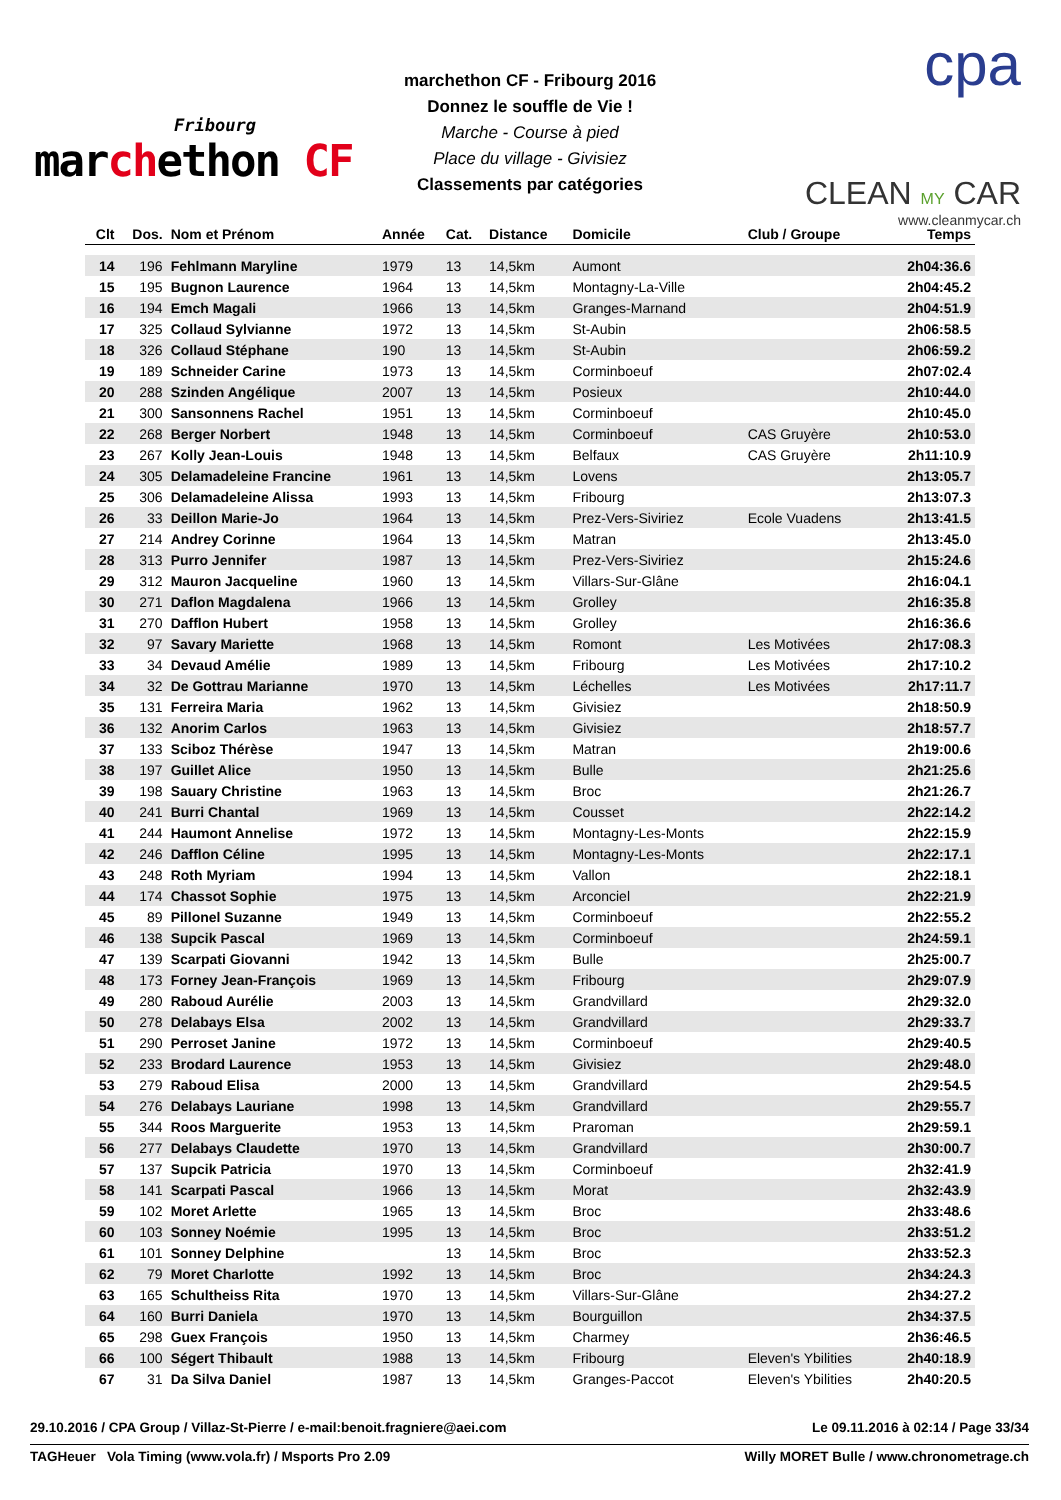Fribourg
marchethon CF
marchethon CF - Fribourg 2016
Donnez le souffle de Vie !
Marche - Course à pied
Place du village - Givisiez
Classements par catégories
cpa
CLEAN MY CAR
www.cleanmycar.ch
| Clt | Dos. | Nom et Prénom | Année | Cat. | Distance | Domicile | Club / Groupe | Temps |
| --- | --- | --- | --- | --- | --- | --- | --- | --- |
| 14 | 196 | Fehlmann Maryline | 1979 | 13 | 14,5km | Aumont | | 2h04:36.6 |
| 15 | 195 | Bugnon Laurence | 1964 | 13 | 14,5km | Montagny-La-Ville | | 2h04:45.2 |
| 16 | 194 | Emch Magali | 1966 | 13 | 14,5km | Granges-Marnand | | 2h04:51.9 |
| 17 | 325 | Collaud Sylvianne | 1972 | 13 | 14,5km | St-Aubin | | 2h06:58.5 |
| 18 | 326 | Collaud Stéphane | 190 | 13 | 14,5km | St-Aubin | | 2h06:59.2 |
| 19 | 189 | Schneider Carine | 1973 | 13 | 14,5km | Corminboeuf | | 2h07:02.4 |
| 20 | 288 | Szinden Angélique | 2007 | 13 | 14,5km | Posieux | | 2h10:44.0 |
| 21 | 300 | Sansonnens Rachel | 1951 | 13 | 14,5km | Corminboeuf | | 2h10:45.0 |
| 22 | 268 | Berger Norbert | 1948 | 13 | 14,5km | Corminboeuf | CAS Gruyère | 2h10:53.0 |
| 23 | 267 | Kolly Jean-Louis | 1948 | 13 | 14,5km | Belfaux | CAS Gruyère | 2h11:10.9 |
| 24 | 305 | Delamadeleine Francine | 1961 | 13 | 14,5km | Lovens | | 2h13:05.7 |
| 25 | 306 | Delamadeleine Alissa | 1993 | 13 | 14,5km | Fribourg | | 2h13:07.3 |
| 26 | 33 | Deillon Marie-Jo | 1964 | 13 | 14,5km | Prez-Vers-Siviriez | Ecole Vuadens | 2h13:41.5 |
| 27 | 214 | Andrey Corinne | 1964 | 13 | 14,5km | Matran | | 2h13:45.0 |
| 28 | 313 | Purro Jennifer | 1987 | 13 | 14,5km | Prez-Vers-Siviriez | | 2h15:24.6 |
| 29 | 312 | Mauron Jacqueline | 1960 | 13 | 14,5km | Villars-Sur-Glâne | | 2h16:04.1 |
| 30 | 271 | Daflon Magdalena | 1966 | 13 | 14,5km | Grolley | | 2h16:35.8 |
| 31 | 270 | Dafflon Hubert | 1958 | 13 | 14,5km | Grolley | | 2h16:36.6 |
| 32 | 97 | Savary Mariette | 1968 | 13 | 14,5km | Romont | Les Motivées | 2h17:08.3 |
| 33 | 34 | Devaud Amélie | 1989 | 13 | 14,5km | Fribourg | Les Motivées | 2h17:10.2 |
| 34 | 32 | De Gottrau Marianne | 1970 | 13 | 14,5km | Léchelles | Les Motivées | 2h17:11.7 |
| 35 | 131 | Ferreira Maria | 1962 | 13 | 14,5km | Givisiez | | 2h18:50.9 |
| 36 | 132 | Anorim Carlos | 1963 | 13 | 14,5km | Givisiez | | 2h18:57.7 |
| 37 | 133 | Sciboz Thérèse | 1947 | 13 | 14,5km | Matran | | 2h19:00.6 |
| 38 | 197 | Guillet Alice | 1950 | 13 | 14,5km | Bulle | | 2h21:25.6 |
| 39 | 198 | Sauary Christine | 1963 | 13 | 14,5km | Broc | | 2h21:26.7 |
| 40 | 241 | Burri Chantal | 1969 | 13 | 14,5km | Cousset | | 2h22:14.2 |
| 41 | 244 | Haumont Annelise | 1972 | 13 | 14,5km | Montagny-Les-Monts | | 2h22:15.9 |
| 42 | 246 | Dafflon Céline | 1995 | 13 | 14,5km | Montagny-Les-Monts | | 2h22:17.1 |
| 43 | 248 | Roth Myriam | 1994 | 13 | 14,5km | Vallon | | 2h22:18.1 |
| 44 | 174 | Chassot Sophie | 1975 | 13 | 14,5km | Arconciel | | 2h22:21.9 |
| 45 | 89 | Pillonel Suzanne | 1949 | 13 | 14,5km | Corminboeuf | | 2h22:55.2 |
| 46 | 138 | Supcik Pascal | 1969 | 13 | 14,5km | Corminboeuf | | 2h24:59.1 |
| 47 | 139 | Scarpati Giovanni | 1942 | 13 | 14,5km | Bulle | | 2h25:00.7 |
| 48 | 173 | Forney Jean-François | 1969 | 13 | 14,5km | Fribourg | | 2h29:07.9 |
| 49 | 280 | Raboud Aurélie | 2003 | 13 | 14,5km | Grandvillard | | 2h29:32.0 |
| 50 | 278 | Delabays Elsa | 2002 | 13 | 14,5km | Grandvillard | | 2h29:33.7 |
| 51 | 290 | Perroset Janine | 1972 | 13 | 14,5km | Corminboeuf | | 2h29:40.5 |
| 52 | 233 | Brodard Laurence | 1953 | 13 | 14,5km | Givisiez | | 2h29:48.0 |
| 53 | 279 | Raboud Elisa | 2000 | 13 | 14,5km | Grandvillard | | 2h29:54.5 |
| 54 | 276 | Delabays Lauriane | 1998 | 13 | 14,5km | Grandvillard | | 2h29:55.7 |
| 55 | 344 | Roos Marguerite | 1953 | 13 | 14,5km | Praroman | | 2h29:59.1 |
| 56 | 277 | Delabays Claudette | 1970 | 13 | 14,5km | Grandvillard | | 2h30:00.7 |
| 57 | 137 | Supcik Patricia | 1970 | 13 | 14,5km | Corminboeuf | | 2h32:41.9 |
| 58 | 141 | Scarpati Pascal | 1966 | 13 | 14,5km | Morat | | 2h32:43.9 |
| 59 | 102 | Moret Arlette | 1965 | 13 | 14,5km | Broc | | 2h33:48.6 |
| 60 | 103 | Sonney Noémie | 1995 | 13 | 14,5km | Broc | | 2h33:51.2 |
| 61 | 101 | Sonney Delphine | | 13 | 14,5km | Broc | | 2h33:52.3 |
| 62 | 79 | Moret Charlotte | 1992 | 13 | 14,5km | Broc | | 2h34:24.3 |
| 63 | 165 | Schultheiss Rita | 1970 | 13 | 14,5km | Villars-Sur-Glâne | | 2h34:27.2 |
| 64 | 160 | Burri Daniela | 1970 | 13 | 14,5km | Bourguillon | | 2h34:37.5 |
| 65 | 298 | Guex François | 1950 | 13 | 14,5km | Charmey | | 2h36:46.5 |
| 66 | 100 | Ségert Thibault | 1988 | 13 | 14,5km | Fribourg | Eleven's Ybilities | 2h40:18.9 |
| 67 | 31 | Da Silva Daniel | 1987 | 13 | 14,5km | Granges-Paccot | Eleven's Ybilities | 2h40:20.5 |
29.10.2016 / CPA Group / Villaz-St-Pierre / e-mail:benoit.fragniere@aei.com Le 09.11.2016 à 02:14 / Page 33/34
TAGHeuer Vola Timing (www.vola.fr) / Msports Pro 2.09 Willy MORET Bulle / www.chronometrage.ch